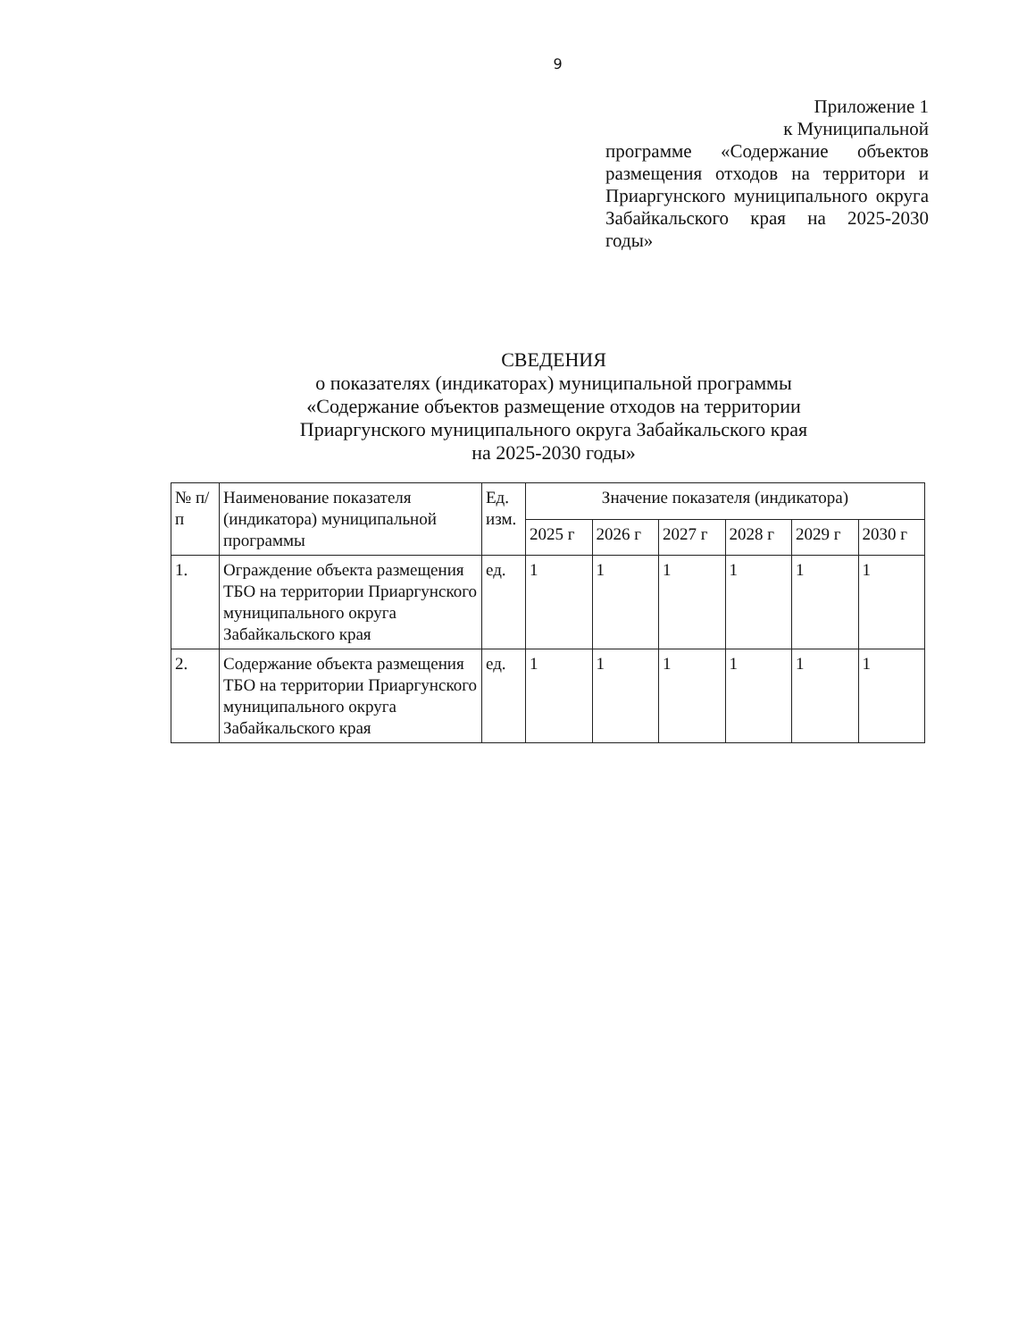9
Приложение 1
к Муниципальной
программе «Содержание объектов размещения отходов на территори и Приаргунского муниципального округа Забайкальского края на 2025-2030 годы»
СВЕДЕНИЯ
о показателях (индикаторах) муниципальной программы
«Содержание объектов размещение отходов на территории
Приаргунского муниципального округа Забайкальского края
на 2025-2030 годы»
| № п/п | Наименование показателя (индикатора) муниципальной программы | Ед. изм. | Значение показателя (индикатора) | | | | | |
| --- | --- | --- | --- | --- | --- | --- | --- | --- |
| | | | 2025 г | 2026 г | 2027 г | 2028 г | 2029 г | 2030 г |
| 1. | Ограждение объекта размещения ТБО на территории Приаргунского муниципального округа Забайкальского края | ед. | 1 | 1 | 1 | 1 | 1 | 1 |
| 2. | Содержание объекта размещения ТБО на территории Приаргунского муниципального округа Забайкальского края | ед. | 1 | 1 | 1 | 1 | 1 | 1 |